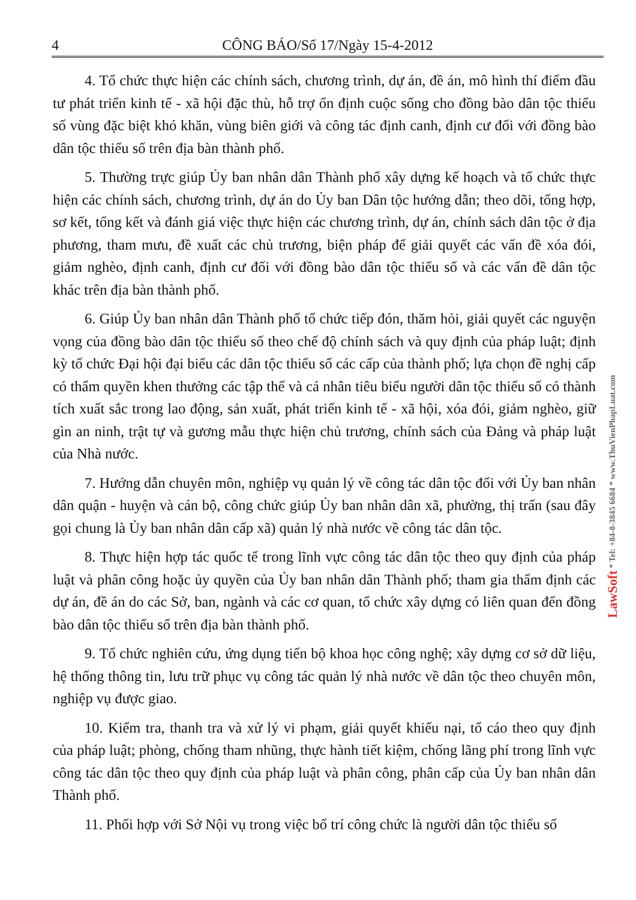4 CÔNG BÁO/Số 17/Ngày 15-4-2012
4. Tổ chức thực hiện các chính sách, chương trình, dự án, đề án, mô hình thí điểm đầu tư phát triển kinh tế - xã hội đặc thù, hỗ trợ ổn định cuộc sống cho đồng bào dân tộc thiểu số vùng đặc biệt khó khăn, vùng biên giới và công tác định canh, định cư đối với đồng bào dân tộc thiểu số trên địa bàn thành phố.
5. Thường trực giúp Ủy ban nhân dân Thành phố xây dựng kế hoạch và tổ chức thực hiện các chính sách, chương trình, dự án do Ủy ban Dân tộc hướng dẫn; theo dõi, tổng hợp, sơ kết, tổng kết và đánh giá việc thực hiện các chương trình, dự án, chính sách dân tộc ở địa phương, tham mưu, đề xuất các chủ trương, biện pháp để giải quyết các vấn đề xóa đói, giảm nghèo, định canh, định cư đối với đồng bào dân tộc thiểu số và các vấn đề dân tộc khác trên địa bàn thành phố.
6. Giúp Ủy ban nhân dân Thành phố tổ chức tiếp đón, thăm hỏi, giải quyết các nguyện vọng của đồng bào dân tộc thiểu số theo chế độ chính sách và quy định của pháp luật; định kỳ tổ chức Đại hội đại biểu các dân tộc thiểu số các cấp của thành phố; lựa chọn đề nghị cấp có thẩm quyền khen thưởng các tập thể và cá nhân tiêu biểu người dân tộc thiểu số có thành tích xuất sắc trong lao động, sản xuất, phát triển kinh tế - xã hội, xóa đói, giảm nghèo, giữ gìn an ninh, trật tự và gương mẫu thực hiện chủ trương, chính sách của Đảng và pháp luật của Nhà nước.
7. Hướng dẫn chuyên môn, nghiệp vụ quản lý về công tác dân tộc đối với Ủy ban nhân dân quận - huyện và cán bộ, công chức giúp Ủy ban nhân dân xã, phường, thị trấn (sau đây gọi chung là Ủy ban nhân dân cấp xã) quản lý nhà nước về công tác dân tộc.
8. Thực hiện hợp tác quốc tế trong lĩnh vực công tác dân tộc theo quy định của pháp luật và phân công hoặc ủy quyền của Ủy ban nhân dân Thành phố; tham gia thẩm định các dự án, đề án do các Sở, ban, ngành và các cơ quan, tổ chức xây dựng có liên quan đến đồng bào dân tộc thiểu số trên địa bàn thành phố.
9. Tổ chức nghiên cứu, ứng dụng tiến bộ khoa học công nghệ; xây dựng cơ sở dữ liệu, hệ thống thông tin, lưu trữ phục vụ công tác quản lý nhà nước về dân tộc theo chuyên môn, nghiệp vụ được giao.
10. Kiểm tra, thanh tra và xử lý vi phạm, giải quyết khiếu nại, tố cáo theo quy định của pháp luật; phòng, chống tham nhũng, thực hành tiết kiệm, chống lãng phí trong lĩnh vực công tác dân tộc theo quy định của pháp luật và phân công, phân cấp của Ủy ban nhân dân Thành phố.
11. Phối hợp với Sở Nội vụ trong việc bố trí công chức là người dân tộc thiểu số
LawSoft * Tel: +84-8-3845 6684 * www.ThuVienPhapLuat.com